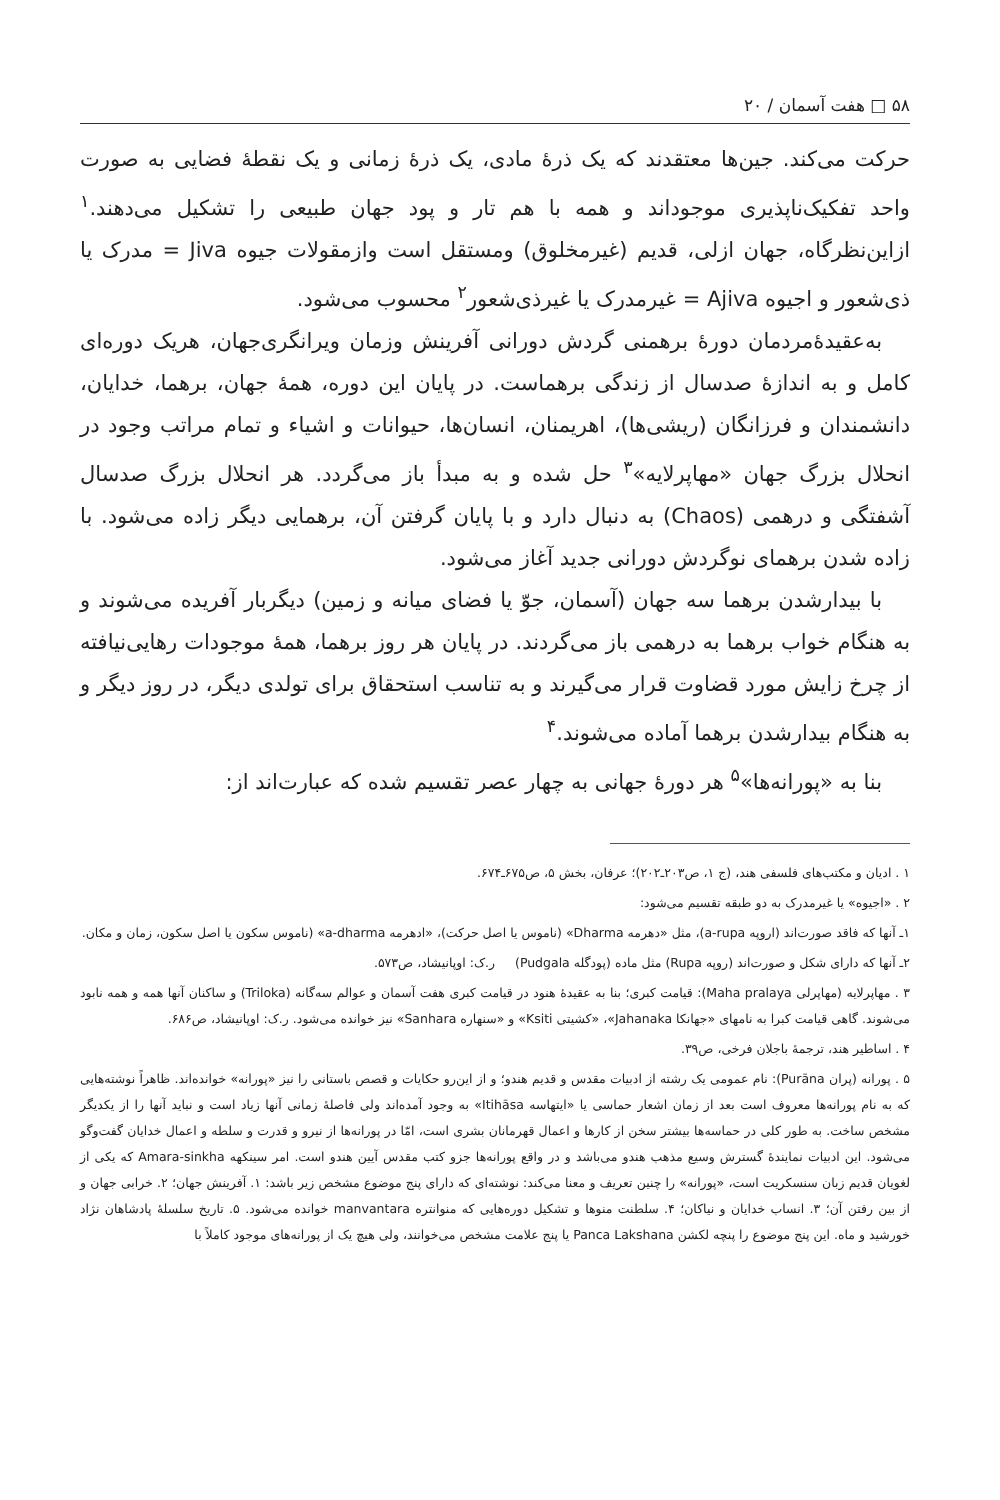۵۸ □ هفت آسمان / ۲۰
حرکت می‌کند. جین‌ها معتقدند که یک ذرهٔ مادی، یک ذرهٔ زمانی و یک نقطهٔ فضایی به صورت واحد تفکیک‌ناپذیری موجوداند و همه با هم تار و پود جهان طبیعی را تشکیل می‌دهند.<sup>۱</sup> ازاین‌نظرگاه، جهان ازلی، قدیم (غیرمخلوق) ومستقل است وازمقولات جیوه Jiva = مدرک یا ذی‌شعور و اجیوه Ajiva = غیرمدرک یا غیرذی‌شعور<sup>۲</sup> محسوب می‌شود.
به‌عقیدهٔ‌مردمان دورهٔ برهمنی گردش دورانی آفرینش وزمان ویرانگری‌جهان، هریک دوره‌ای کامل و به اندازهٔ صدسال از زندگی برهماست. در پایان این دوره، همهٔ جهان، برهما، خدایان، دانشمندان و فرزانگان (ریشی‌ها)، اهریمنان، انسان‌ها، حیوانات و اشیاء و تمام مراتب وجود در انحلال بزرگ جهان «مهاپرلایه»<sup>۳</sup> حل شده و به مبدأ باز می‌گردد. هر انحلال بزرگ صدسال آشفتگی و درهمی (Chaos) به دنبال دارد و با پایان گرفتن آن، برهمایی دیگر زاده می‌شود. با زاده شدن برهمای نوگردش دورانی جدید آغاز می‌شود.
با بیدارشدن برهما سه جهان (آسمان، جوّ یا فضای میانه و زمین) دیگربار آفریده می‌شوند و به هنگام خواب برهما به درهمی باز می‌گردند. در پایان هر روز برهما، همهٔ موجودات رهایی‌نیافته از چرخ زایش مورد قضاوت قرار می‌گیرند و به تناسب استحقاق برای تولدی دیگر، در روز دیگر و به هنگام بیدارشدن برهما آماده می‌شوند.<sup>۴</sup>
بنا به «پورانه‌ها»<sup>۵</sup> هر دورهٔ جهانی به چهار عصر تقسیم شده که عبارت‌اند از:
۱ . ادیان و مکتب‌های فلسفی هند، (ج ۱، ص۲۰۳ـ۲۰۲)؛ عرفان، بخش ۵، ص۶۷۵ـ۶۷۴.
۲ . «اجیوه» یا غیرمدرک به دو طبقه تقسیم می‌شود:
۱ـ آنها که فاقد صورت‌اند (اروپه a-rupa)، مثل «دهرمه Dharma» (ناموس یا اصل حرکت)، «ادهرمه a-dharma» (ناموس سکون یا اصل سکون، زمان و مکان.
۲ـ آنها که دارای شکل و صورت‌اند (روپه Rupa) مثل ماده (پودگله Pudgala) ر.ک: اوپانیشاد، ص۵۷۳.
۳ . مهاپرلایه (مهاپرلی Maha pralaya): قیامت کبری؛ بنا به عقیدهٔ هنود در قیامت کبری هفت آسمان و عوالم سه‌گانه (Triloka) و ساکنان آنها همه و همه نابود می‌شوند. گاهی قیامت کبرا به نامهای «جهانکا Jahanaka»، «کشیتی Ksiti» و «سنهاره Sanhara» نیز خوانده می‌شود. ر.ک: اوپانیشاد، ص۶۸۶.
۴ . اساطیر هند، ترجمهٔ باجلان فرخی، ص۳۹.
۵ . پورانه (پران Purāna): نام عمومی یک رشته از ادبیات مقدس و قدیم هندو؛ و از این‌رو حکایات و قصص باستانی را نیز «پورانه» خوانده‌اند. ظاهراً نوشته‌هایی که به نام پورانه‌ها معروف است بعد از زمان اشعار حماسی یا «ایتهاسه Itihāsa» به وجود آمده‌اند ولی فاصلهٔ زمانی آنها زیاد است و نباید آنها را از یکدیگر مشخص ساخت. به طور کلی در حماسه‌ها بیشتر سخن از کارها و اعمال قهرمانان بشری است، امّا در پورانه‌ها از نیرو و قدرت و سلطه و اعمال خدایان گفت‌وگو می‌شود. این ادبیات نمایندهٔ گسترش وسیع مذهب هندو می‌باشد و در واقع پورانه‌ها جزو کتب مقدس آیین هندو است. امر سینکهه Amara-sinkha که یکی از لغویان قدیم زبان سنسکریت است، «پورانه» را چنین تعریف و معنا می‌کند: نوشته‌ای که دارای پنج موضوع مشخص زیر باشد: ۱. آفرینش جهان؛ ۲. خرابی جهان و از بین رفتن آن؛ ۳. انساب خدایان و نیاکان؛ ۴. سلطنت منوها و تشکیل دوره‌هایی که منوانتره manvantara خوانده می‌شود. ۵. تاریخ سلسلهٔ پادشاهان نژاد خورشید و ماه. این پنج موضوع را پنچه لکشن Panca Lakshana یا پنج علامت مشخص می‌خوانند، ولی هیچ یک از پورانه‌های موجود کاملاً با